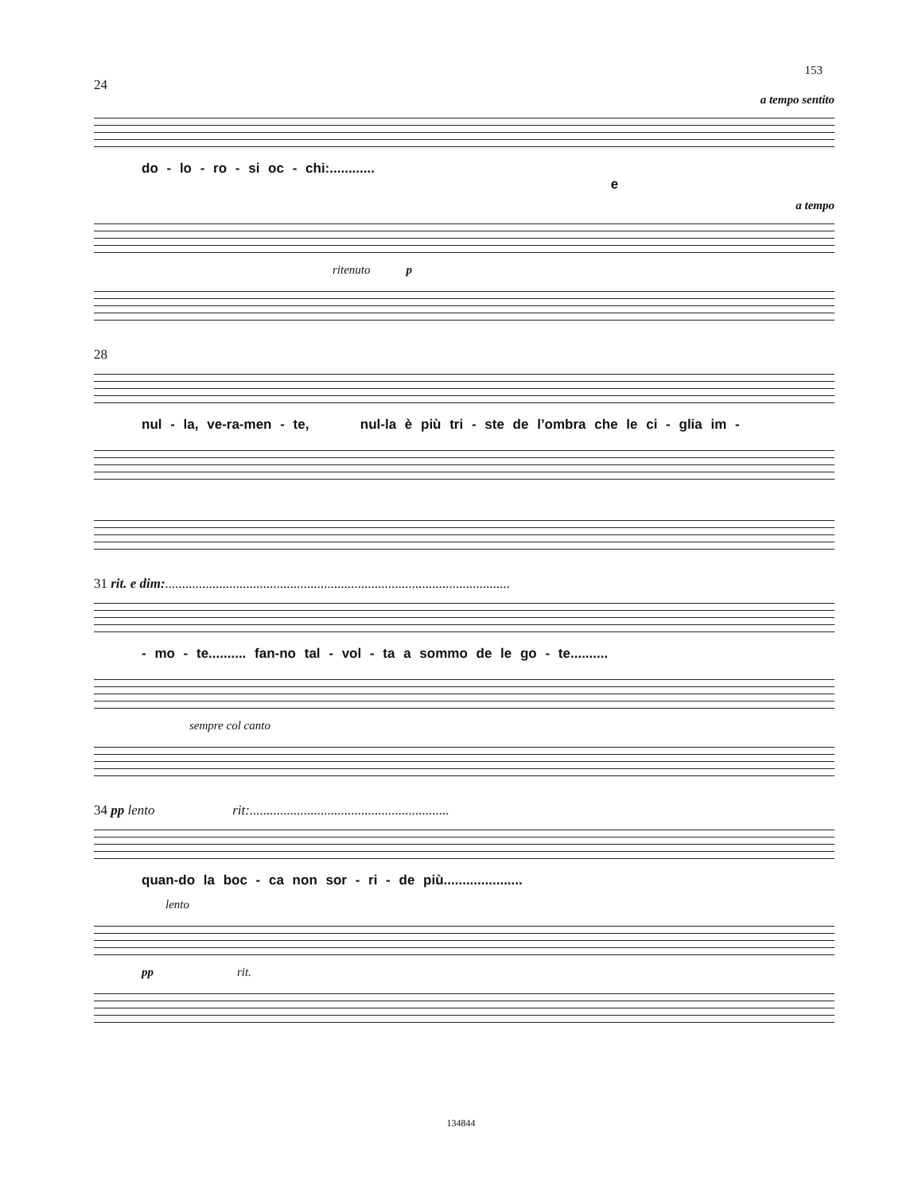153
24
a tempo sentito
do - lo - ro - si oc - chi:............ e
a tempo
ritenuto p
28
nul - la, ve-ra-men - te, nul-la è più tri - ste de l’ombra che le ci - glia im -
31 rit. e dim:......................................................................................................
- mo - te.......... fan-no tal - vol - ta a sommo de le go - te..........
sempre col canto
34 pp lento rit:...........................................................
quan-do la boc - ca non sor - ri - de più.....................
lento
pp rit.
134844